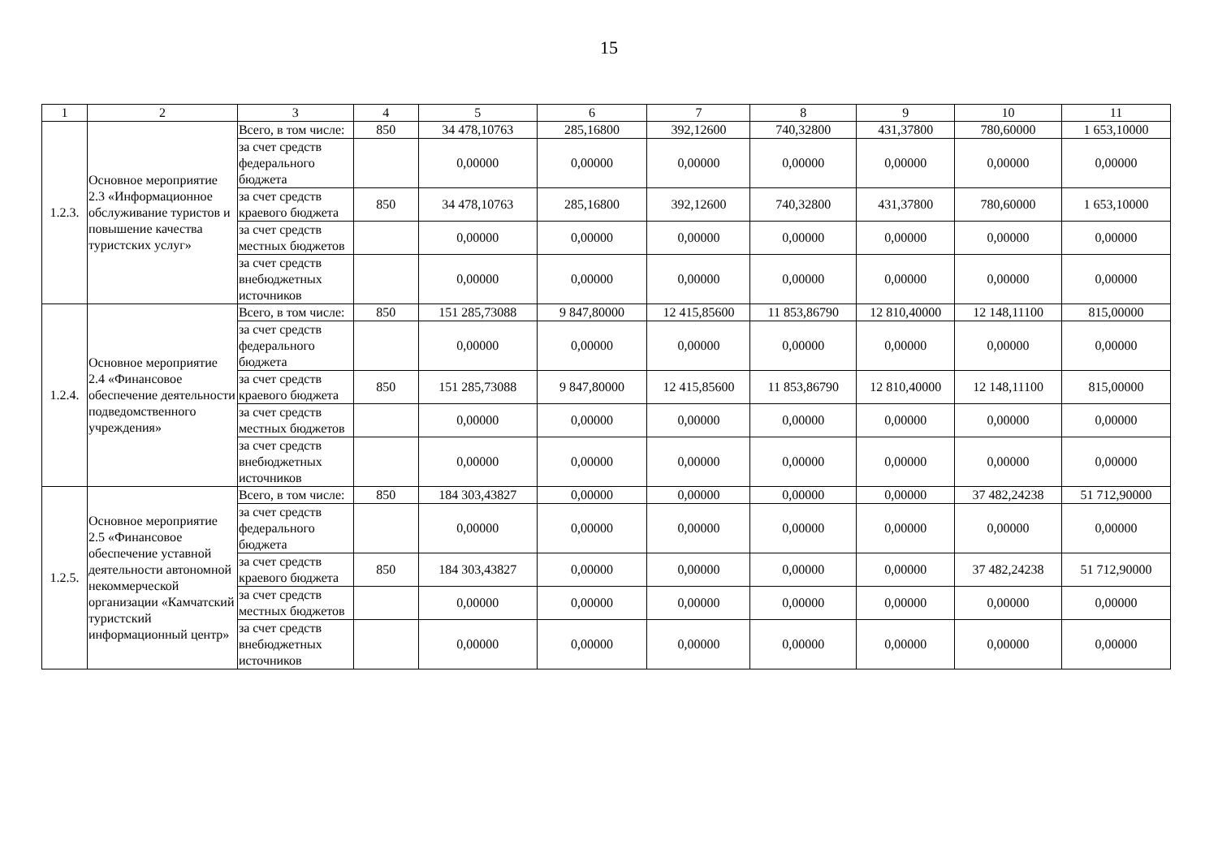15
| 1 | 2 | 3 | 4 | 5 | 6 | 7 | 8 | 9 | 10 | 11 |
| 1.2.3. | Основное мероприятие 2.3 «Информационное обслуживание туристов и повышение качества туристских услуг» | Всего, в том числе: | 850 | 34 478,10763 | 285,16800 | 392,12600 | 740,32800 | 431,37800 | 780,60000 | 1 653,10000 |
| | | за счет средств федерального бюджета | | 0,00000 | 0,00000 | 0,00000 | 0,00000 | 0,00000 | 0,00000 | 0,00000 |
| | | за счет средств краевого бюджета | 850 | 34 478,10763 | 285,16800 | 392,12600 | 740,32800 | 431,37800 | 780,60000 | 1 653,10000 |
| | | за счет средств местных бюджетов | | 0,00000 | 0,00000 | 0,00000 | 0,00000 | 0,00000 | 0,00000 | 0,00000 |
| | | за счет средств внебюджетных источников | | 0,00000 | 0,00000 | 0,00000 | 0,00000 | 0,00000 | 0,00000 | 0,00000 |
| 1.2.4. | Основное мероприятие 2.4 «Финансовое обеспечение деятельности подведомственного учреждения» | Всего, в том числе: | 850 | 151 285,73088 | 9 847,80000 | 12 415,85600 | 11 853,86790 | 12 810,40000 | 12 148,11100 | 815,00000 |
| | | за счет средств федерального бюджета | | 0,00000 | 0,00000 | 0,00000 | 0,00000 | 0,00000 | 0,00000 | 0,00000 |
| | | за счет средств краевого бюджета | 850 | 151 285,73088 | 9 847,80000 | 12 415,85600 | 11 853,86790 | 12 810,40000 | 12 148,11100 | 815,00000 |
| | | за счет средств местных бюджетов | | 0,00000 | 0,00000 | 0,00000 | 0,00000 | 0,00000 | 0,00000 | 0,00000 |
| | | за счет средств внебюджетных источников | | 0,00000 | 0,00000 | 0,00000 | 0,00000 | 0,00000 | 0,00000 | 0,00000 |
| 1.2.5. | Основное мероприятие 2.5 «Финансовое обеспечение уставной деятельности автономной некоммерческой организации «Камчатский туристский информационный центр» | Всего, в том числе: | 850 | 184 303,43827 | 0,00000 | 0,00000 | 0,00000 | 0,00000 | 37 482,24238 | 51 712,90000 |
| | | за счет средств федерального бюджета | | 0,00000 | 0,00000 | 0,00000 | 0,00000 | 0,00000 | 0,00000 | 0,00000 |
| | | за счет средств краевого бюджета | 850 | 184 303,43827 | 0,00000 | 0,00000 | 0,00000 | 0,00000 | 37 482,24238 | 51 712,90000 |
| | | за счет средств местных бюджетов | | 0,00000 | 0,00000 | 0,00000 | 0,00000 | 0,00000 | 0,00000 | 0,00000 |
| | | за счет средств внебюджетных источников | | 0,00000 | 0,00000 | 0,00000 | 0,00000 | 0,00000 | 0,00000 | 0,00000 |